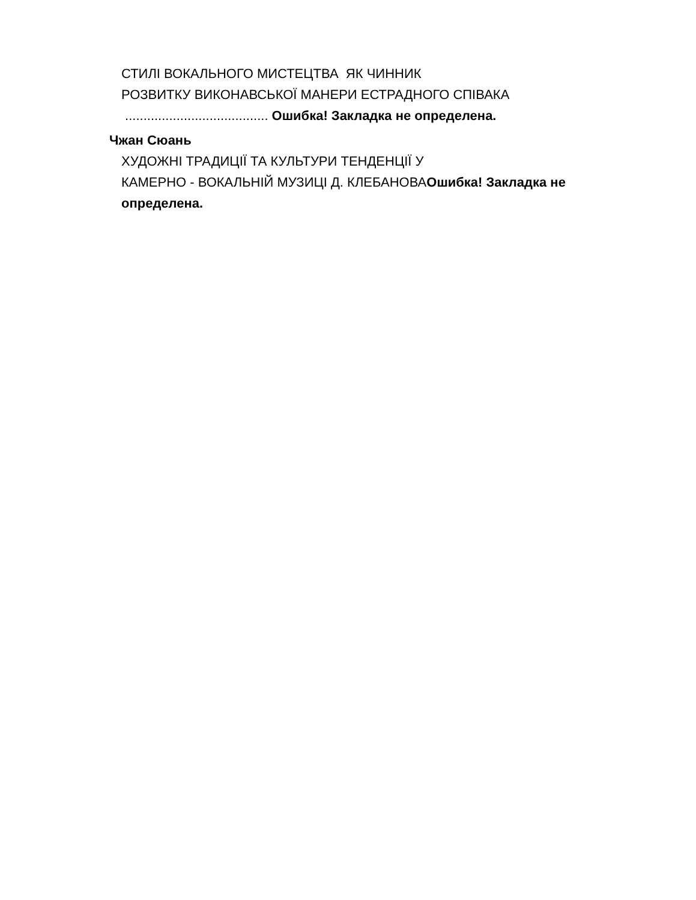СТИЛІ ВОКАЛЬНОГО МИСТЕЦТВА ЯК ЧИННИК
РОЗВИТКУ ВИКОНАВСЬКОЇ МАНЕРИ ЕСТРАДНОГО СПІВАКА
....................................... Ошибка! Закладка не определена.
Чжан Сюань
ХУДОЖНІ ТРАДИЦІЇ ТА КУЛЬТУРИ ТЕНДЕНЦІЇ У
КАМЕРНО - ВОКАЛЬНІЙ МУЗИЦІ Д. КЛЕБАНОВАОшибка! Закладка не определена.